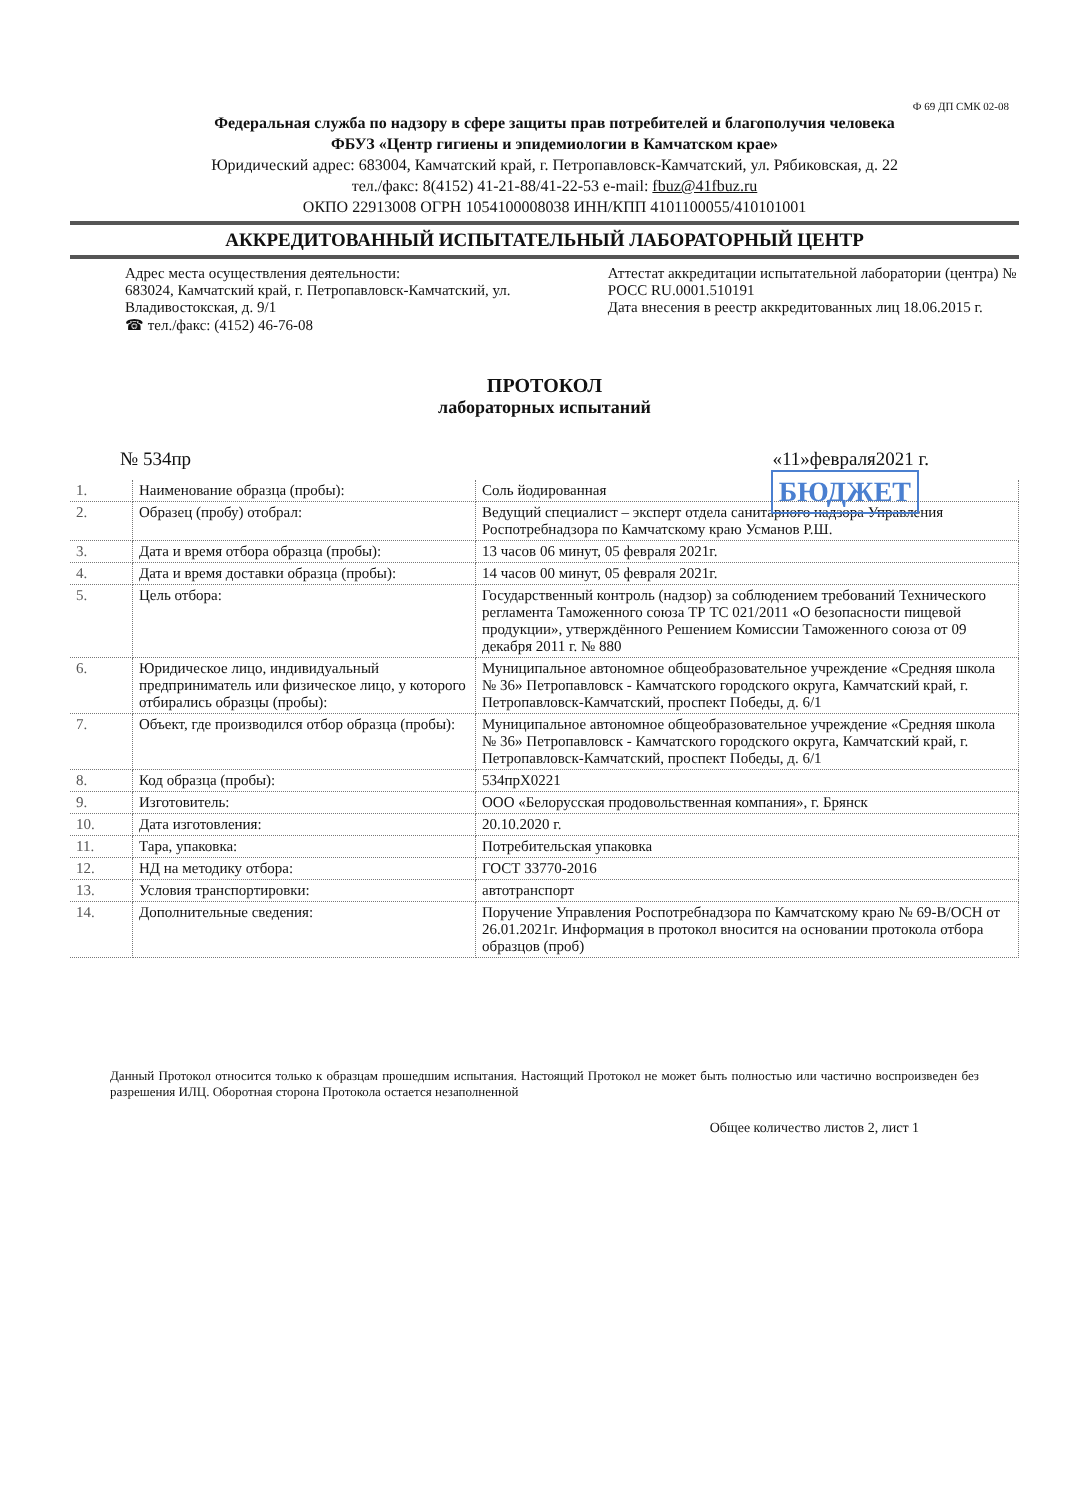Ф 69 ДП СМК 02-08
Федеральная служба по надзору в сфере защиты прав потребителей и благополучия человека
ФБУЗ «Центр гигиены и эпидемиологии в Камчатском крае»
Юридический адрес: 683004, Камчатский край, г. Петропавловск-Камчатский, ул. Рябиковская, д. 22
тел./факс: 8(4152) 41-21-88/41-22-53 e-mail: fbuz@41fbuz.ru
ОКПО 22913008 ОГРН 1054100008038 ИНН/КПП 4101100055/410101001
АККРЕДИТОВАННЫЙ ИСПЫТАТЕЛЬНЫЙ ЛАБОРАТОРНЫЙ ЦЕНТР
Адрес места осуществления деятельности:
683024, Камчатский край, г. Петропавловск-Камчатский, ул. Владивостокская, д. 9/1
☎ тел./факс: (4152) 46-76-08
Аттестат аккредитации испытательной лаборатории (центра) № РОСС RU.0001.510191
Дата внесения в реестр аккредитованных лиц 18.06.2015 г.
ПРОТОКОЛ
лабораторных испытаний
БЮДЖЕТ
№ 534пр «11»февраля2021 г.
| 1. | Наименование образца (пробы): | Соль йодированная |
| 2. | Образец (пробу) отобрал: | Ведущий специалист – эксперт отдела санитарного надзора Управления Роспотребнадзора по Камчатскому краю Усманов Р.Ш. |
| 3. | Дата и время отбора образца (пробы): | 13 часов 06 минут, 05 февраля 2021г. |
| 4. | Дата и время доставки образца (пробы): | 14 часов 00 минут, 05 февраля 2021г. |
| 5. | Цель отбора: | Государственный контроль (надзор) за соблюдением требований Технического регламента Таможенного союза ТР ТС 021/2011 «О безопасности пищевой продукции», утверждённого Решением Комиссии Таможенного союза от 09 декабря 2011 г. № 880 |
| 6. | Юридическое лицо, индивидуальный предприниматель или физическое лицо, у которого отбирались образцы (пробы): | Муниципальное автономное общеобразовательное учреждение «Средняя школа № 36» Петропавловск - Камчатского городского округа, Камчатский край, г. Петропавловск-Камчатский, проспект Победы, д. 6/1 |
| 7. | Объект, где производился отбор образца (пробы): | Муниципальное автономное общеобразовательное учреждение «Средняя школа № 36» Петропавловск - Камчатского городского округа, Камчатский край, г. Петропавловск-Камчатский, проспект Победы, д. 6/1 |
| 8. | Код образца (пробы): | 534прХ0221 |
| 9. | Изготовитель: | ООО «Белорусская продовольственная компания», г. Брянск |
| 10. | Дата изготовления: | 20.10.2020 г. |
| 11. | Тара, упаковка: | Потребительская упаковка |
| 12. | НД на методику отбора: | ГОСТ 33770-2016 |
| 13. | Условия транспортировки: | автотранспорт |
| 14. | Дополнительные сведения: | Поручение Управления Роспотребнадзора по Камчатскому краю № 69-В/ОСН от 26.01.2021г. Информация в протокол вносится на основании протокола отбора образцов (проб) |
Данный Протокол относится только к образцам прошедшим испытания. Настоящий Протокол не может быть полностью или частично воспроизведен без разрешения ИЛЦ. Оборотная сторона Протокола остается незаполненной
Общее количество листов 2, лист 1